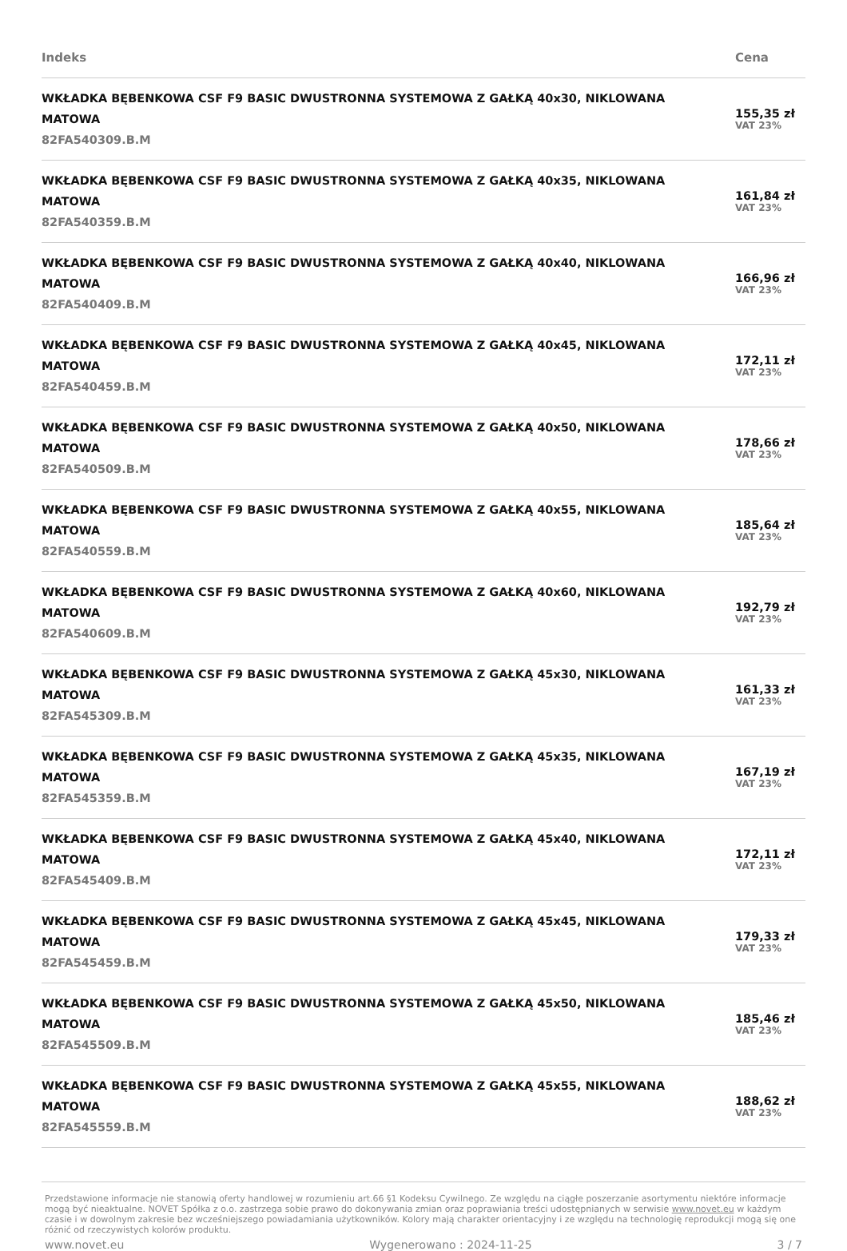| Indeks | Cena |
| --- | --- |
| WKŁADKA BĘBENKOWA CSF F9 BASIC DWUSTRONNA SYSTEMOWA Z GAŁKĄ 40x30, NIKLOWANA MATOWA 82FA540309.B.M | 155,35 zł VAT 23% |
| WKŁADKA BĘBENKOWA CSF F9 BASIC DWUSTRONNA SYSTEMOWA Z GAŁKĄ 40x35, NIKLOWANA MATOWA 82FA540359.B.M | 161,84 zł VAT 23% |
| WKŁADKA BĘBENKOWA CSF F9 BASIC DWUSTRONNA SYSTEMOWA Z GAŁKĄ 40x40, NIKLOWANA MATOWA 82FA540409.B.M | 166,96 zł VAT 23% |
| WKŁADKA BĘBENKOWA CSF F9 BASIC DWUSTRONNA SYSTEMOWA Z GAŁKĄ 40x45, NIKLOWANA MATOWA 82FA540459.B.M | 172,11 zł VAT 23% |
| WKŁADKA BĘBENKOWA CSF F9 BASIC DWUSTRONNA SYSTEMOWA Z GAŁKĄ 40x50, NIKLOWANA MATOWA 82FA540509.B.M | 178,66 zł VAT 23% |
| WKŁADKA BĘBENKOWA CSF F9 BASIC DWUSTRONNA SYSTEMOWA Z GAŁKĄ 40x55, NIKLOWANA MATOWA 82FA540559.B.M | 185,64 zł VAT 23% |
| WKŁADKA BĘBENKOWA CSF F9 BASIC DWUSTRONNA SYSTEMOWA Z GAŁKĄ 40x60, NIKLOWANA MATOWA 82FA540609.B.M | 192,79 zł VAT 23% |
| WKŁADKA BĘBENKOWA CSF F9 BASIC DWUSTRONNA SYSTEMOWA Z GAŁKĄ 45x30, NIKLOWANA MATOWA 82FA545309.B.M | 161,33 zł VAT 23% |
| WKŁADKA BĘBENKOWA CSF F9 BASIC DWUSTRONNA SYSTEMOWA Z GAŁKĄ 45x35, NIKLOWANA MATOWA 82FA545359.B.M | 167,19 zł VAT 23% |
| WKŁADKA BĘBENKOWA CSF F9 BASIC DWUSTRONNA SYSTEMOWA Z GAŁKĄ 45x40, NIKLOWANA MATOWA 82FA545409.B.M | 172,11 zł VAT 23% |
| WKŁADKA BĘBENKOWA CSF F9 BASIC DWUSTRONNA SYSTEMOWA Z GAŁKĄ 45x45, NIKLOWANA MATOWA 82FA545459.B.M | 179,33 zł VAT 23% |
| WKŁADKA BĘBENKOWA CSF F9 BASIC DWUSTRONNA SYSTEMOWA Z GAŁKĄ 45x50, NIKLOWANA MATOWA 82FA545509.B.M | 185,46 zł VAT 23% |
| WKŁADKA BĘBENKOWA CSF F9 BASIC DWUSTRONNA SYSTEMOWA Z GAŁKĄ 45x55, NIKLOWANA MATOWA 82FA545559.B.M | 188,62 zł VAT 23% |
Przedstawione informacje nie stanowią oferty handlowej w rozumieniu art.66 §1 Kodeksu Cywilnego. Ze względu na ciągłe poszerzanie asortymentu niektóre informacje mogą być nieaktualne. NOVET Spółka z o.o. zastrzega sobie prawo do dokonywania zmian oraz poprawiania treści udostępnianych w serwisie www.novet.eu w każdym czasie i w dowolnym zakresie bez wcześniejszego powiadamiania użytkowników. Kolory mają charakter orientacyjny i ze względu na technologię reprodukcji mogą się one różnić od rzeczywistych kolorów produktu.
www.novet.eu Wygenerowano : 2024-11-25 3 / 7